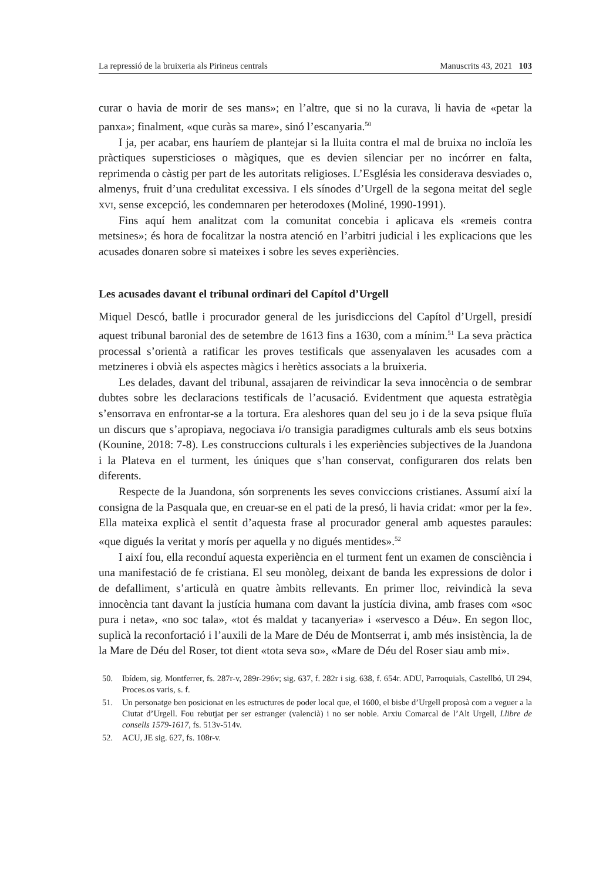La repressió de la bruixeria als Pirineus centrals Manuscrits 43, 2021 103
curar o havia de morir de ses mans»; en l’altre, que si no la curava, li havia de «petar la panxa»; finalment, «que curàs sa mare», sinó l’escanyaria.<sup>50</sup>
I ja, per acabar, ens hauríem de plantejar si la lluita contra el mal de bruixa no incloïa les pràctiques supersticioses o màgiques, que es devien silenciar per no incórrer en falta, reprimenda o càstig per part de les autoritats religioses. L’Església les considerava desviades o, almenys, fruit d’una credulitat excessiva. I els sínodes d’Urgell de la segona meitat del segle xvi, sense excepció, les condemnaren per heterodoxes (Moliné, 1990-1991).
Fins aquí hem analitzat com la comunitat concebia i aplicava els «remeis contra metsines»; és hora de focalitzar la nostra atenció en l’arbitri judicial i les explicacions que les acusades donaren sobre si mateixes i sobre les seves experiències.
Les acusades davant el tribunal ordinari del Capítol d’Urgell
Miquel Descó, batlle i procurador general de les jurisdiccions del Capítol d’Urgell, presidí aquest tribunal baronial des de setembre de 1613 fins a 1630, com a mínim.<sup>51</sup> La seva pràctica processal s’orientà a ratificar les proves testificals que assenyalaven les acusades com a metzineres i obvià els aspectes màgics i herètics associats a la bruixeria.
Les delades, davant del tribunal, assajaren de reivindicar la seva innocència o de sembrar dubtes sobre les declaracions testificals de l’acusació. Evidentment que aquesta estratègia s’ensorrava en enfrontar-se a la tortura. Era aleshores quan del seu jo i de la seva psique fluïa un discurs que s’apropiava, negociava i/o transigia paradigmes culturals amb els seus botxins (Kounine, 2018: 7-8). Les construccions culturals i les experiències subjectives de la Juandona i la Plateva en el turment, les úniques que s’han conservat, configuraren dos relats ben diferents.
Respecte de la Juandona, són sorprenents les seves conviccions cristianes. Assumí així la consigna de la Pasquala que, en creuar-se en el pati de la presó, li havia cridat: «mor per la fe». Ella mateixa explicà el sentit d’aquesta frase al procurador general amb aquestes paraules: «que digués la veritat y morís per aquella y no digués mentides».<sup>52</sup>
I així fou, ella reconduí aquesta experiència en el turment fent un examen de consciència i una manifestació de fe cristiana. El seu monòleg, deixant de banda les expressions de dolor i de defalliment, s’articulà en quatre àmbits rellevants. En primer lloc, reivindicà la seva innocència tant davant la justícia humana com davant la justícia divina, amb frases com «soc pura i neta», «no soc tala», «tot és maldat y tacanyeria» i «servesco a Déu». En segon lloc, suplicà la reconfortació i l’auxili de la Mare de Déu de Montserrat i, amb més insistència, la de la Mare de Déu del Roser, tot dient «tota seva so», «Mare de Déu del Roser siau amb mi».
50. Ibídem, sig. Montferrer, fs. 287r-v, 289r-296v; sig. 637, f. 282r i sig. 638, f. 654r. ADU, Parroquials, Castellbó, UI 294, Proces.os varis, s. f.
51. Un personatge ben posicionat en les estructures de poder local que, el 1600, el bisbe d’Urgell proposà com a veguer a la Ciutat d’Urgell. Fou rebutjat per ser estranger (valencià) i no ser noble. Arxiu Comarcal de l’Alt Urgell, Llibre de consells 1579-1617, fs. 513v-514v.
52. ACU, JE sig. 627, fs. 108r-v.